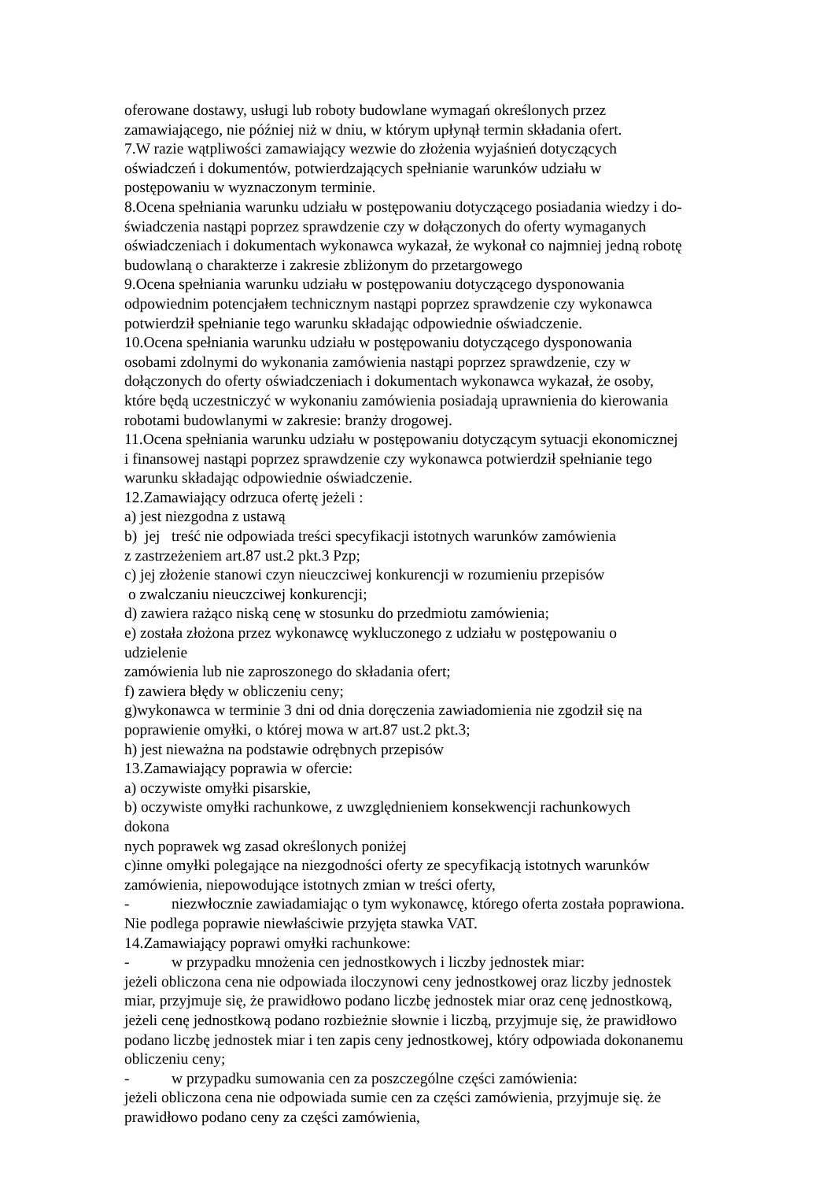oferowane dostawy, usługi lub roboty budowlane wymagań określonych przez
zamawiającego, nie później niż w dniu, w którym upłynął termin składania ofert.
7.W razie wątpliwości zamawiający wezwie do złożenia wyjaśnień dotyczących
oświadczeń i dokumentów, potwierdzających spełnianie warunków udziału w
postępowaniu w wyznaczonym terminie.
8.Ocena spełniania warunku udziału w postępowaniu dotyczącego posiadania wiedzy i do-
świadczenia nastąpi poprzez sprawdzenie czy w dołączonych do oferty wymaganych
oświadczeniach i dokumentach wykonawca wykazał, że wykonał co najmniej jedną robotę
budowlaną o charakterze i zakresie zbliżonym do przetargowego
9.Ocena spełniania warunku udziału w postępowaniu dotyczącego dysponowania
odpowiednim potencjałem technicznym nastąpi poprzez sprawdzenie czy wykonawca
potwierdził spełnianie tego warunku składając odpowiednie oświadczenie.
10.Ocena spełniania warunku udziału w postępowaniu dotyczącego dysponowania
osobami zdolnymi do wykonania zamówienia nastąpi poprzez sprawdzenie, czy w
dołączonych do oferty oświadczeniach i dokumentach wykonawca wykazał, że osoby,
które będą uczestniczyć w wykonaniu zamówienia posiadają uprawnienia do kierowania
robotami budowlanymi w zakresie: branży drogowej.
11.Ocena spełniania warunku udziału w postępowaniu dotyczącym sytuacji ekonomicznej
i finansowej nastąpi poprzez sprawdzenie czy wykonawca potwierdził spełnianie tego
warunku składając odpowiednie oświadczenie.
12.Zamawiający odrzuca ofertę jeżeli :
a) jest niezgodna z ustawą
b) jej treść nie odpowiada treści specyfikacji istotnych warunków zamówienia
z zastrzeżeniem art.87 ust.2 pkt.3 Pzp;
c) jej złożenie stanowi czyn nieuczciwej konkurencji w rozumieniu przepisów
o zwalczaniu nieuczciwej konkurencji;
d) zawiera rażąco niską cenę w stosunku do przedmiotu zamówienia;
e) została złożona przez wykonawcę wykluczonego z udziału w postępowaniu o
udzielenie
zamówienia lub nie zaproszonego do składania ofert;
f) zawiera błędy w obliczeniu ceny;
g)wykonawca w terminie 3 dni od dnia doręczenia zawiadomienia nie zgodził się na
poprawienie omyłki, o której mowa w art.87 ust.2 pkt.3;
h) jest nieważna na podstawie odrębnych przepisów
13.Zamawiający poprawia w ofercie:
a) oczywiste omyłki pisarskie,
b) oczywiste omyłki rachunkowe, z uwzględnieniem konsekwencji rachunkowych
dokona
nych poprawek wg zasad określonych poniżej
c)inne omyłki polegające na niezgodności oferty ze specyfikacją istotnych warunków
zamówienia, niepowodujące istotnych zmian w treści oferty,
- niezwłocznie zawiadamiając o tym wykonawcę, którego oferta została poprawiona.
Nie podlega poprawie niewłaściwie przyjęta stawka VAT.
14.Zamawiający poprawi omyłki rachunkowe:
- w przypadku mnożenia cen jednostkowych i liczby jednostek miar:
jeżeli obliczona cena nie odpowiada iloczynowi ceny jednostkowej oraz liczby jednostek
miar, przyjmuje się, że prawidłowo podano liczbę jednostek miar oraz cenę jednostkową,
jeżeli cenę jednostkową podano rozbieżnie słownie i liczbą, przyjmuje się, że prawidłowo
podano liczbę jednostek miar i ten zapis ceny jednostkowej, który odpowiada dokonanemu
obliczeniu ceny;
- w przypadku sumowania cen za poszczególne części zamówienia:
jeżeli obliczona cena nie odpowiada sumie cen za części zamówienia, przyjmuje się. że
prawidłowo podano ceny za części zamówienia,